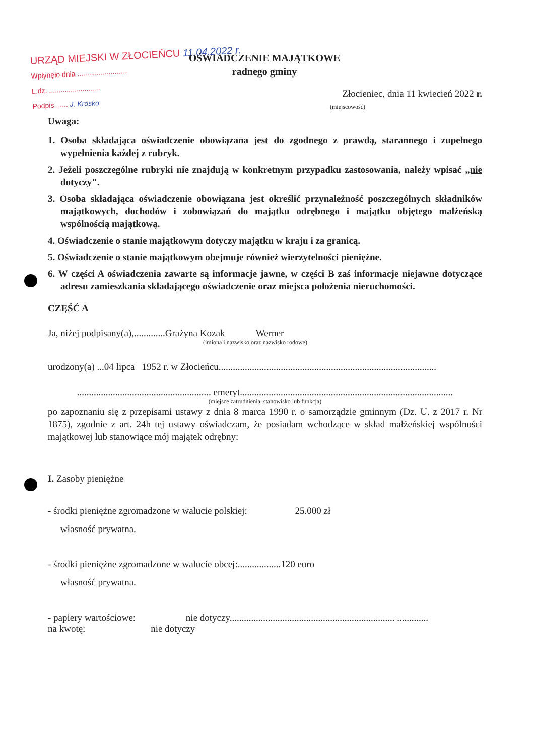URZĄD MIEJSKI W ZŁOCIEŃCU 11.04.2022 r.
Wpłynęło dnia ..........................
L.dz. ..........................
Podpis ...... J. Krosko
OŚWIADCZENIE MAJĄTKOWE
radnego gminy
Złocieniec, dnia 11 kwiecień 2022 r.
(miejscowość)
Uwaga:
1. Osoba składająca oświadczenie obowiązana jest do zgodnego z prawdą, starannego i zupełnego wypełnienia każdej z rubryk.
2. Jeżeli poszczególne rubryki nie znajdują w konkretnym przypadku zastosowania, należy wpisać „nie dotyczy".
3. Osoba składająca oświadczenie obowiązana jest określić przynależność poszczególnych składników majątkowych, dochodów i zobowiązań do majątku odrębnego i majątku objętego małżeńską wspólnością majątkową.
4. Oświadczenie o stanie majątkowym dotyczy majątku w kraju i za granicą.
5. Oświadczenie o stanie majątkowym obejmuje również wierzytelności pieniężne.
6. W części A oświadczenia zawarte są informacje jawne, w części B zaś informacje niejawne dotyczące adresu zamieszkania składającego oświadczenie oraz miejsca położenia nieruchomości.
CZĘŚĆ A
Ja, niżej podpisany(a),.............Grażyna Kozak Werner
(imiona i nazwisko oraz nazwisko rodowe)
urodzony(a) ...04 lipca 1952 r. w Złocieńcu...........................................................................................
........................................................ emeryt.........................................................................................
(miejsce zatrudnienia, stanowisko lub funkcja)
po zapoznaniu się z przepisami ustawy z dnia 8 marca 1990 r. o samorządzie gminnym (Dz. U. z 2017 r. Nr 1875), zgodnie z art. 24h tej ustawy oświadczam, że posiadam wchodzące w skład małżeńskiej wspólności majątkowej lub stanowiące mój majątek odrębny:
I. Zasoby pieniężne
- środki pieniężne zgromadzone w walucie polskiej: 25.000 zł
własność prywatna.
- środki pieniężne zgromadzone w walucie obcej:..................120 euro
własność prywatna.
- papiery wartościowe: nie dotyczy..................................................................... .............
na kwotę: nie dotyczy